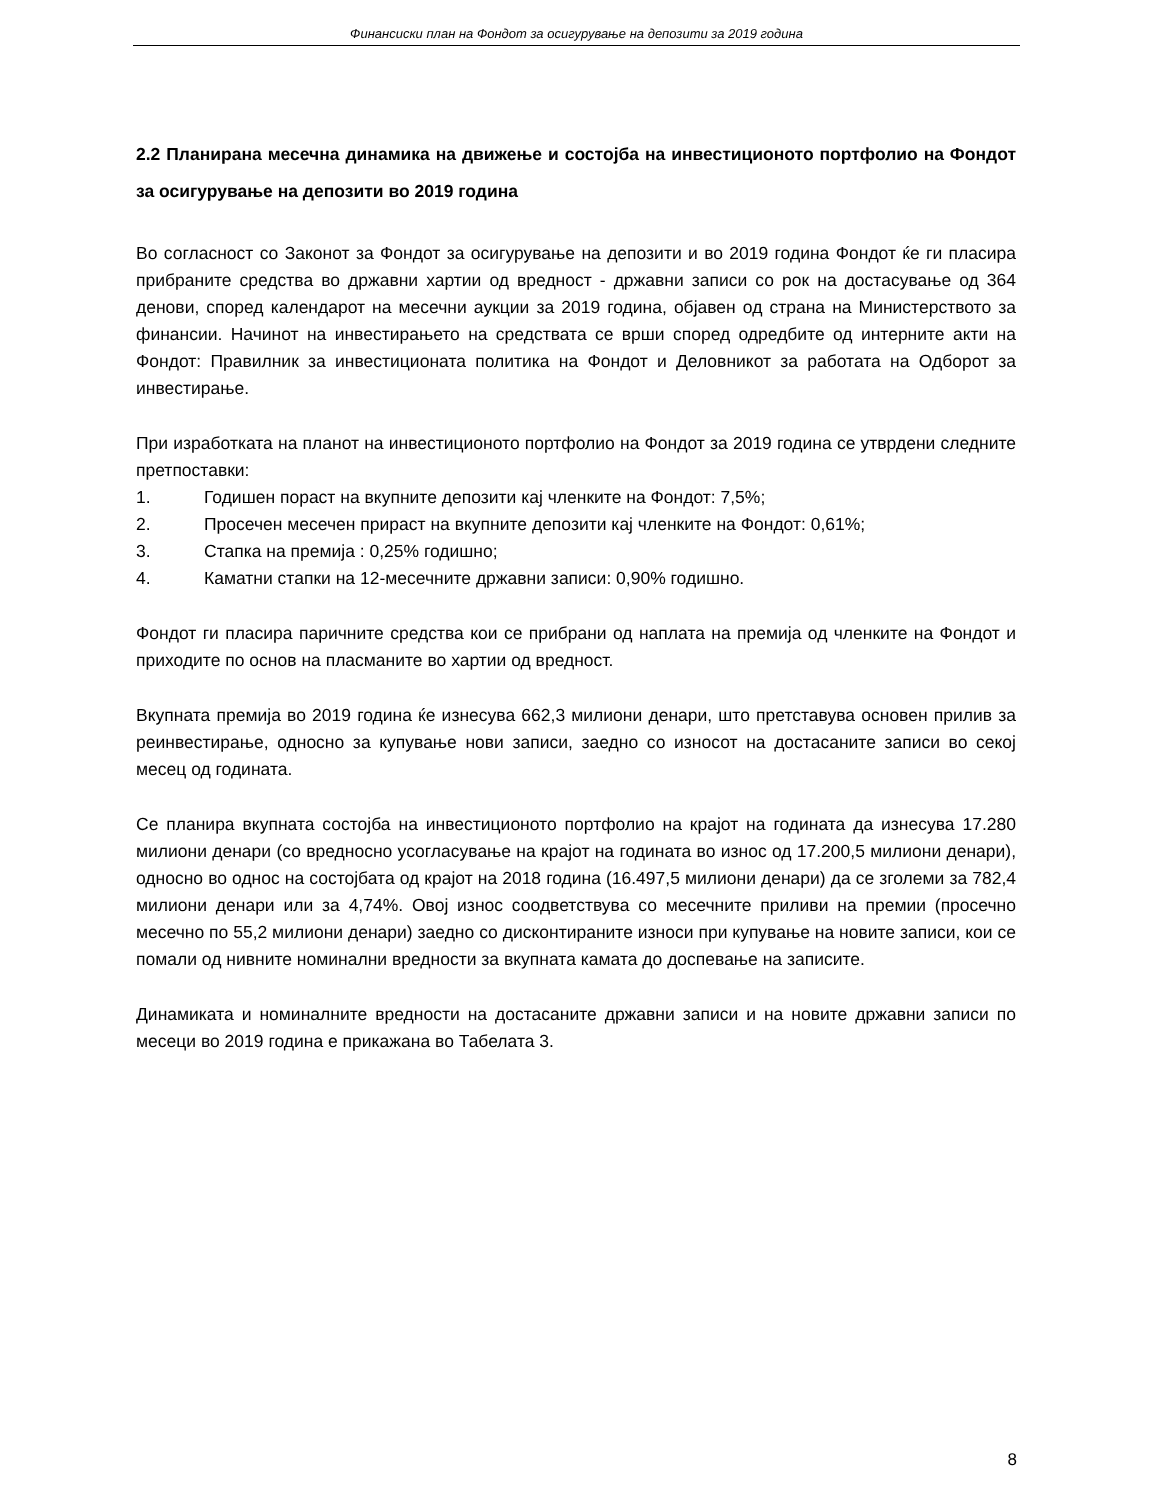Финансиски план на Фондот за осигурување на депозити за 2019 година
2.2 Планирана месечна динамика на движење и состојба на инвестиционото портфолио на Фондот за осигурување на депозити во 2019 година
Во согласност со Законот за Фондот за осигурување на депозити и во 2019 година Фондот ќе ги пласира прибраните средства во државни хартии од вредност - државни записи со рок на достасување од 364 денови, според календарот на месечни аукции за 2019 година, објавен од страна на Министерството за финансии. Начинот на инвестирањето на средствата се врши според одредбите од интерните акти на Фондот: Правилник за инвестиционата политика на Фондот и Деловникот за работата на Одборот за инвестирање.
При изработката на планот на инвестиционото портфолио на Фондот за 2019 година се утврдени следните претпоставки:
1. Годишен пораст на вкупните депозити кај членките на Фондот: 7,5%;
2. Просечен месечен прираст на вкупните депозити кај членките на Фондот: 0,61%;
3. Стапка на премија : 0,25% годишно;
4. Каматни стапки на 12-месечните државни записи: 0,90% годишно.
Фондот ги пласира паричните средства кои се прибрани од наплата на премија од членките на Фондот и приходите по основ на пласманите во хартии од вредност.
Вкупната премија во 2019 година ќе изнесува 662,3 милиони денари, што претставува основен прилив за реинвестирање, односно за купување нови записи, заедно со износот на достасаните записи во секој месец од годината.
Се планира вкупната состојба на инвестиционото портфолио на крајот на годината да изнесува 17.280 милиони денари (со вредносно усогласување на крајот на годината во износ од 17.200,5 милиони денари), односно во однос на состојбата од крајот на 2018 година (16.497,5 милиони денари) да се зголеми за 782,4 милиони денари или за 4,74%. Овој износ соодветствува со месечните приливи на премии (просечно месечно по 55,2 милиони денари) заедно со дисконтираните износи при купување на новите записи, кои се помали од нивните номинални вредности за вкупната камата до доспевање на записите.
Динамиката и номиналните вредности на достасаните државни записи и на новите државни записи по месеци во 2019 година е прикажана во Табелата 3.
8